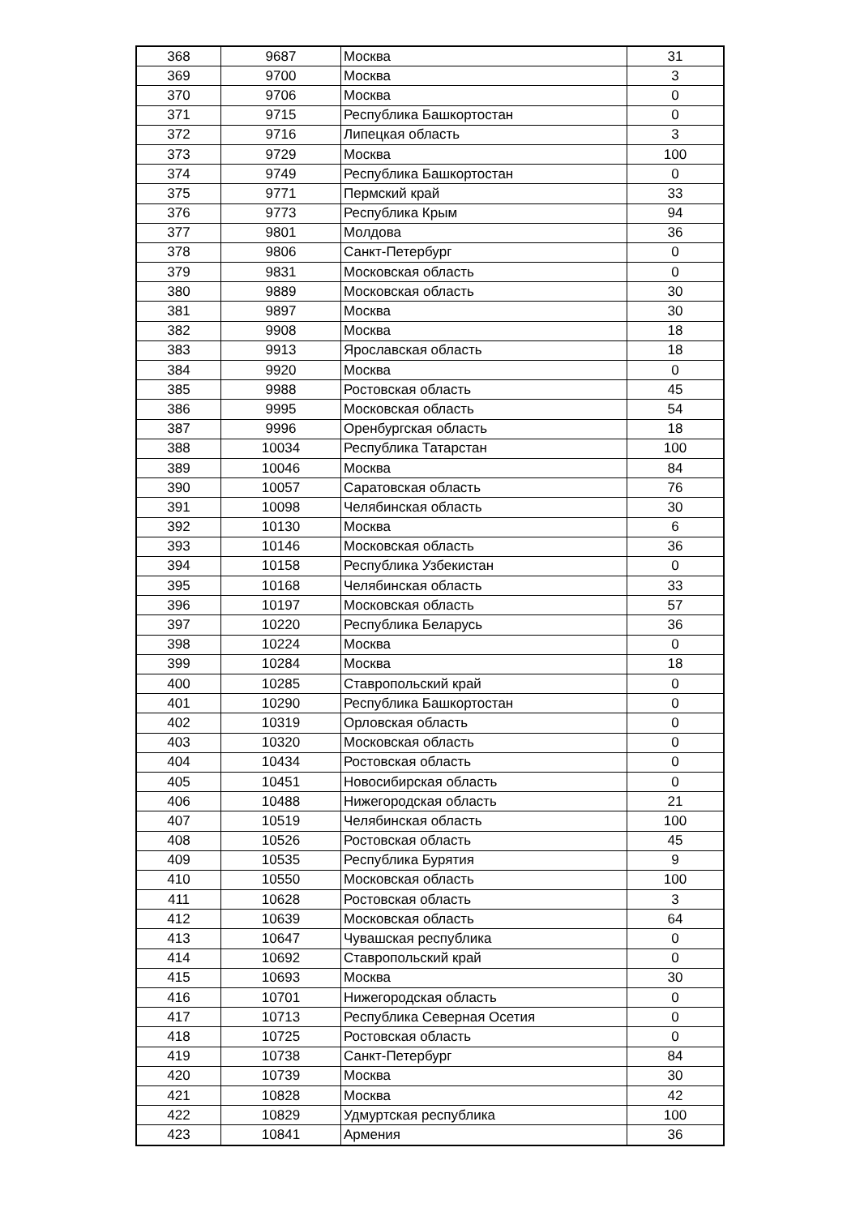| 368 | 9687 | Москва | 31 |
| 369 | 9700 | Москва | 3 |
| 370 | 9706 | Москва | 0 |
| 371 | 9715 | Республика Башкортостан | 0 |
| 372 | 9716 | Липецкая область | 3 |
| 373 | 9729 | Москва | 100 |
| 374 | 9749 | Республика Башкортостан | 0 |
| 375 | 9771 | Пермский край | 33 |
| 376 | 9773 | Республика Крым | 94 |
| 377 | 9801 | Молдова | 36 |
| 378 | 9806 | Санкт-Петербург | 0 |
| 379 | 9831 | Московская область | 0 |
| 380 | 9889 | Московская область | 30 |
| 381 | 9897 | Москва | 30 |
| 382 | 9908 | Москва | 18 |
| 383 | 9913 | Ярославская область | 18 |
| 384 | 9920 | Москва | 0 |
| 385 | 9988 | Ростовская область | 45 |
| 386 | 9995 | Московская область | 54 |
| 387 | 9996 | Оренбургская область | 18 |
| 388 | 10034 | Республика Татарстан | 100 |
| 389 | 10046 | Москва | 84 |
| 390 | 10057 | Саратовская область | 76 |
| 391 | 10098 | Челябинская область | 30 |
| 392 | 10130 | Москва | 6 |
| 393 | 10146 | Московская область | 36 |
| 394 | 10158 | Республика Узбекистан | 0 |
| 395 | 10168 | Челябинская область | 33 |
| 396 | 10197 | Московская область | 57 |
| 397 | 10220 | Республика Беларусь | 36 |
| 398 | 10224 | Москва | 0 |
| 399 | 10284 | Москва | 18 |
| 400 | 10285 | Ставропольский край | 0 |
| 401 | 10290 | Республика Башкортостан | 0 |
| 402 | 10319 | Орловская область | 0 |
| 403 | 10320 | Московская область | 0 |
| 404 | 10434 | Ростовская область | 0 |
| 405 | 10451 | Новосибирская область | 0 |
| 406 | 10488 | Нижегородская область | 21 |
| 407 | 10519 | Челябинская область | 100 |
| 408 | 10526 | Ростовская область | 45 |
| 409 | 10535 | Республика Бурятия | 9 |
| 410 | 10550 | Московская область | 100 |
| 411 | 10628 | Ростовская область | 3 |
| 412 | 10639 | Московская область | 64 |
| 413 | 10647 | Чувашская республика | 0 |
| 414 | 10692 | Ставропольский край | 0 |
| 415 | 10693 | Москва | 30 |
| 416 | 10701 | Нижегородская область | 0 |
| 417 | 10713 | Республика Северная Осетия | 0 |
| 418 | 10725 | Ростовская область | 0 |
| 419 | 10738 | Санкт-Петербург | 84 |
| 420 | 10739 | Москва | 30 |
| 421 | 10828 | Москва | 42 |
| 422 | 10829 | Удмуртская республика | 100 |
| 423 | 10841 | Армения | 36 |